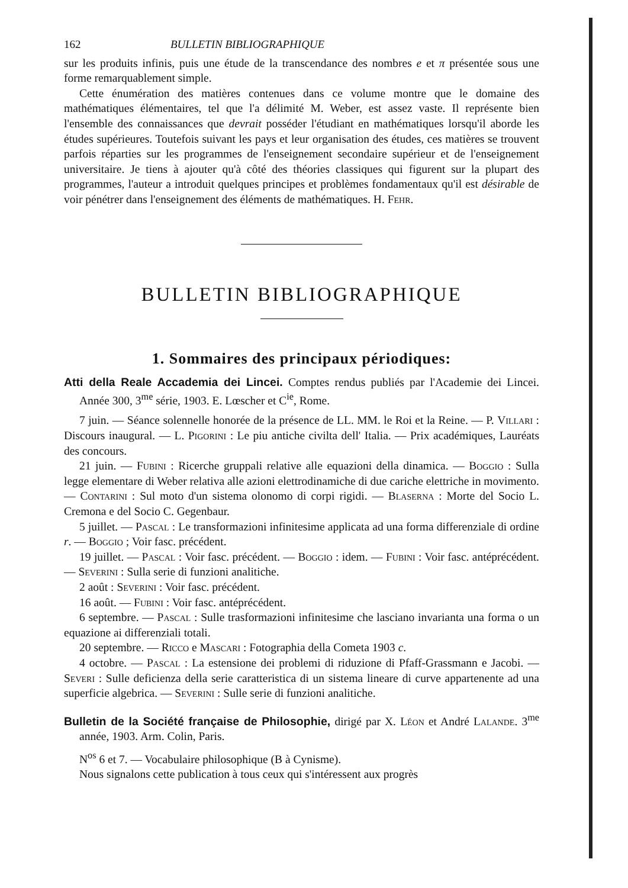162 BULLETIN BIBLIOGRAPHIQUE
sur les produits infinis, puis une étude de la transcendance des nombres e et π présentée sous une forme remarquablement simple.
Cette énumération des matières contenues dans ce volume montre que le domaine des mathématiques élémentaires, tel que l'a délimité M. Weber, est assez vaste. Il représente bien l'ensemble des connaissances que devrait posséder l'étudiant en mathématiques lorsqu'il aborde les études supérieures. Toutefois suivant les pays et leur organisation des études, ces matières se trouvent parfois réparties sur les programmes de l'enseignement secondaire supérieur et de l'enseignement universitaire. Je tiens à ajouter qu'à côté des théories classiques qui figurent sur la plupart des programmes, l'auteur a introduit quelques principes et problèmes fondamentaux qu'il est désirable de voir pénétrer dans l'enseignement des éléments de mathématiques. H. Fehr.
BULLETIN BIBLIOGRAPHIQUE
1. Sommaires des principaux périodiques:
Atti della Reale Accademia dei Lincei. Comptes rendus publiés par l'Academie dei Lincei. Année 300, 3<sup>me</sup> série, 1903. E. Lœscher et C<sup>ie</sup>, Rome.
7 juin. — Séance solennelle honorée de la présence de LL. MM. le Roi et la Reine. — P. Villari : Discours inaugural. — L. Pigorini : Le piu antiche civilta dell' Italia. — Prix académiques, Lauréats des concours.
21 juin. — Fubini : Ricerche gruppali relative alle equazioni della dinamica. — Boggio : Sulla legge elementare di Weber relativa alle azioni elettrodinamiche di due cariche elettriche in movimento. — Contarini : Sul moto d'un sistema olonomo di corpi rigidi. — Blaserna : Morte del Socio L. Cremona e del Socio C. Gegenbaur.
5 juillet. — Pascal : Le transformazioni infinitesime applicata ad una forma differenziale di ordine r. — Boggio ; Voir fasc. précédent.
19 juillet. — Pascal : Voir fasc. précédent. — Boggio : idem. — Fubini : Voir fasc. antéprécédent. — Severini : Sulla serie di funzioni analitiche.
2 août : Severini : Voir fasc. précédent.
16 août. — Fubini : Voir fasc. antéprécédent.
6 septembre. — Pascal : Sulle trasformazioni infinitesime che lasciano invarianta una forma o un equazione ai differenziali totali.
20 septembre. — Ricco e Mascari : Fotographia della Cometa 1903 c.
4 octobre. — Pascal : La estensione dei problemi di riduzione di Pfaff-Grassmann e Jacobi. — Severi : Sulle deficienza della serie caratteristica di un sistema lineare di curve appartenente ad una superficie algebrica. — Severini : Sulle serie di funzioni analitiche.
Bulletin de la Société française de Philosophie, dirigé par X. Léon et André Lalande. 3<sup>me</sup> année, 1903. Arm. Colin, Paris.
N<sup>os</sup> 6 et 7. — Vocabulaire philosophique (B à Cynisme).
Nous signalons cette publication à tous ceux qui s'intéressent aux progrès